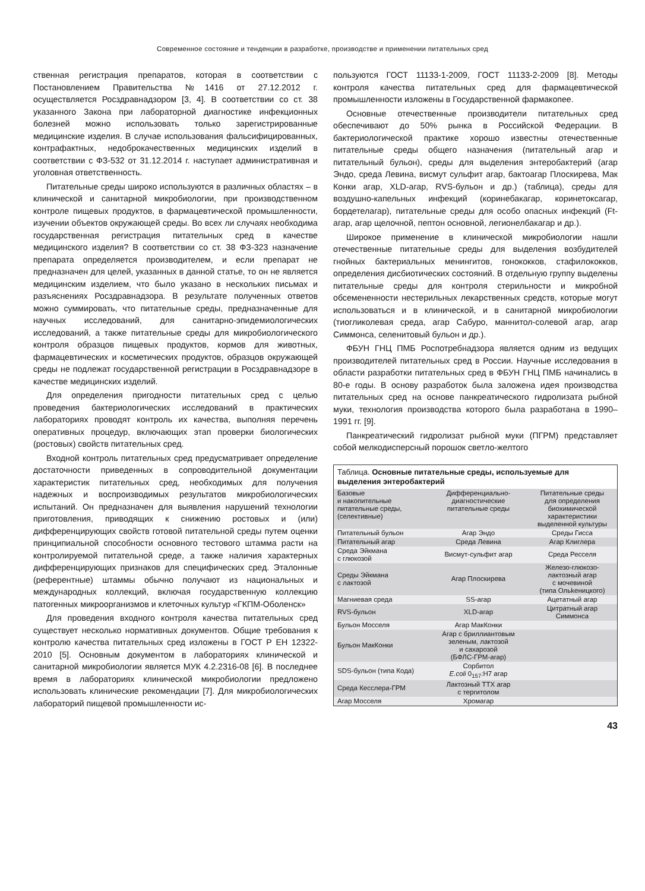Современное состояние и тенденции в разработке, производстве и применении питательных сред
ственная регистрация препаратов, которая в соответствии с Постановлением Правительства №1416 от 27.12.2012 г. осуществляется Росздравнадзором [3, 4]. В соответствии со ст. 38 указанного Закона при лабораторной диагностике инфекционных болезней можно использовать только зарегистрированные медицинские изделия. В случае использования фальсифицированных, контрафактных, недоброкачественных медицинских изделий в соответствии с ФЗ-532 от 31.12.2014 г. наступает административная и уголовная ответственность.
Питательные среды широко используются в различных областях – в клинической и санитарной микробиологии, при производственном контроле пищевых продуктов, в фармацевтической промышленности, изучении объектов окружающей среды. Во всех ли случаях необходима государственная регистрация питательных сред в качестве медицинского изделия? В соответствии со ст. 38 ФЗ-323 назначение препарата определяется производителем, и если препарат не предназначен для целей, указанных в данной статье, то он не является медицинским изделием, что было указано в нескольких письмах и разъяснениях Росздравнадзора. В результате полученных ответов можно суммировать, что питательные среды, предназначенные для научных исследований, для санитарно-эпидемиологических исследований, а также питательные среды для микробиологического контроля образцов пищевых продуктов, кормов для животных, фармацевтических и косметических продуктов, образцов окружающей среды не подлежат государственной регистрации в Росздравнадзоре в качестве медицинских изделий.
Для определения пригодности питательных сред с целью проведения бактериологических исследований в практических лабораториях проводят контроль их качества, выполняя перечень оперативных процедур, включающих этап проверки биологических (ростовых) свойств питательных сред.
Входной контроль питательных сред предусматривает определение достаточности приведенных в сопроводительной документации характеристик питательных сред, необходимых для получения надежных и воспроизводимых результатов микробиологических испытаний. Он предназначен для выявления нарушений технологии приготовления, приводящих к снижению ростовых и (или) дифференцирующих свойств готовой питательной среды путем оценки принципиальной способности основного тестового штамма расти на контролируемой питательной среде, а также наличия характерных дифференцирующих признаков для специфических сред. Эталонные (референтные) штаммы обычно получают из национальных и международных коллекций, включая государственную коллекцию патогенных микроорганизмов и клеточных культур «ГКПМ-Оболенск»
Для проведения входного контроля качества питательных сред существует несколько нормативных документов. Общие требования к контролю качества питательных сред изложены в ГОСТ Р ЕН 12322-2010 [5]. Основным документом в лабораториях клинической и санитарной микробиологии является МУК 4.2.2316-08 [6]. В последнее время в лабораториях клинической микробиологии предложено использовать клинические рекомендации [7]. Для микробиологических лабораторий пищевой промышленности ис-
пользуются ГОСТ 11133-1-2009, ГОСТ 11133-2-2009 [8]. Методы контроля качества питательных сред для фармацевтической промышленности изложены в Государственной фармакопее.
Основные отечественные производители питательных сред обеспечивают до 50% рынка в Российской Федерации. В бактериологической практике хорошо известны отечественные питательные среды общего назначения (питательный агар и питательный бульон), среды для выделения энтеробактерий (агар Эндо, среда Левина, висмут сульфит агар, бактоагар Плоскирева, Мак Конки агар, XLD-агар, RVS-бульон и др.) (таблица), среды для воздушно-капельных инфекций (коринебакагар, коринетоксагар, бордетелагар), питательные среды для особо опасных инфекций (Ft-агар, агар щелочной, пептон основной, легионелбакагар и др.).
Широкое применение в клинической микробиологии нашли отечественные питательные среды для выделения возбудителей гнойных бактериальных менингитов, гонококков, стафилококков, определения дисбиотических состояний. В отдельную группу выделены питательные среды для контроля стерильности и микробной обсемененности нестерильных лекарственных средств, которые могут использоваться и в клинической, и в санитарной микробиологии (тиогликолевая среда, агар Сабуро, маннитол-солевой агар, агар Симмонса, селенитовый бульон и др.).
ФБУН ГНЦ ПМБ Роспотребнадзора является одним из ведущих производителей питательных сред в России. Научные исследования в области разработки питательных сред в ФБУН ГНЦ ПМБ начинались в 80-е годы. В основу разработок была заложена идея производства питательных сред на основе панкреатического гидролизата рыбной муки, технология производства которого была разработана в 1990–1991 гг. [9].
Панкреатический гидролизат рыбной муки (ПГРМ) представляет собой мелкодисперсный порошок светло-желтого
| Таблица. Основные питательные среды, используемые для выделения энтеробактерий | | |
| Базовые и накопительные питательные среды, (селективные) | Дифференциально- диагностические питательные среды | Питательные среды для определения биохимической характеристики выделенной культуры |
| Питательный бульон | Агар Эндо | Среды Гисса |
| Питательный агар | Среда Левина | Агар Клиглера |
| Среда Эйкмана с глюкозой | Висмут-сульфит агар | Среда Ресселя |
| Среды Эйкмана с лактозой | Агар Плоскирева | Железо-глюкозо- лактозный агар с мочевиной (типа Ольkеницкого) |
| Магниевая среда | SS-агар | Ацетатный агар |
| RVS-бульон | XLD-агар | Цитратный агар Симмонса |
| Бульон Мосселя | Агар МакКонки | |
| Бульон МакКонки | Агар с бриллиантовым зеленым, лактозой и сахарозой (БФЛС-ГРМ-агар) | |
| SDS-бульон (типа Кода) | Сорбитол E.coli 0<sub>157</sub>:H7 агар | |
| Среда Кесслера-ГРМ | Лактозный ТТХ агар с тергитолом | |
| Агар Мосселя | Хромагар | |
43